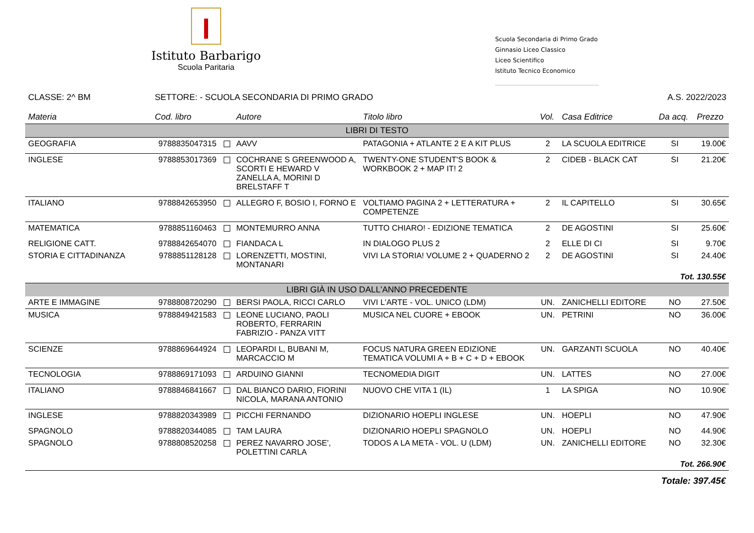Istituto Barbarigo
Scuola Paritaria
Scuola Secondaria di Primo Grado
Ginnasio Liceo Classico
Liceo Scientifico
Istituto Tecnico Economico
CLASSE: 2^ BM SETTORE: - SCUOLA SECONDARIA DI PRIMO GRADO
A.S. 2022/2023
| Materia | Cod. libro | Autore | Titolo libro | Vol. | Casa Editrice | Da acq. | Prezzo |
| --- | --- | --- | --- | --- | --- | --- | --- |
| LIBRI DI TESTO | | | | | | | |
| GEOGRAFIA | 9788835047315 | AAVV | PATAGONIA + ATLANTE 2 E A KIT PLUS | 2 | LA SCUOLA EDITRICE | SI | 19.00€ |
| INGLESE | 9788853017369 | COCHRANE S GREENWOOD A, SCORTI E HEWARD V ZANELLA A, MORINI D BRELSTAFF T | TWENTY-ONE STUDENT'S BOOK & WORKBOOK 2 + MAP IT! 2 | 2 | CIDEB - BLACK CAT | SI | 21.20€ |
| ITALIANO | 9788842653950 | ALLEGRO F, BOSIO I, FORNO E | VOLTIAMO PAGINA 2 + LETTERATURA + COMPETENZE | 2 | IL CAPITELLO | SI | 30.65€ |
| MATEMATICA | 9788851160463 | MONTEMURRO ANNA | TUTTO CHIARO! - EDIZIONE TEMATICA | 2 | DE AGOSTINI | SI | 25.60€ |
| RELIGIONE CATT. | 9788842654070 | FIANDACA L | IN DIALOGO PLUS 2 | 2 | ELLE DI CI | SI | 9.70€ |
| STORIA E CITTADINANZA | 9788851128128 | LORENZETTI, MOSTINI, MONTANARI | VIVI LA STORIA! VOLUME 2 + QUADERNO 2 | 2 | DE AGOSTINI | SI | 24.40€ |
| Tot. 130.55€ | | | | | | | |
| LIBRI GIÀ IN USO DALL'ANNO PRECEDENTE | | | | | | | |
| ARTE E IMMAGINE | 9788808720290 | BERSI PAOLA, RICCI CARLO | VIVI L'ARTE - VOL. UNICO (LDM) | UN. | ZANICHELLI EDITORE | NO | 27.50€ |
| MUSICA | 9788849421583 | LEONE LUCIANO, PAOLI ROBERTO, FERRARIN FABRIZIO - PANZA VITT | MUSICA NEL CUORE + EBOOK | UN. | PETRINI | NO | 36.00€ |
| SCIENZE | 9788869644924 | LEOPARDI L, BUBANI M, MARCACCIO M | FOCUS NATURA GREEN EDIZIONE TEMATICA VOLUMI A + B + C + D + EBOOK | UN. | GARZANTI SCUOLA | NO | 40.40€ |
| TECNOLOGIA | 9788869171093 | ARDUINO GIANNI | TECNOMEDIA DIGIT | UN. | LATTES | NO | 27.00€ |
| ITALIANO | 9788846841667 | DAL BIANCO DARIO, FIORINI NICOLA, MARANA ANTONIO | NUOVO CHE VITA 1 (IL) | 1 | LA SPIGA | NO | 10.90€ |
| INGLESE | 9788820343989 | PICCHI FERNANDO | DIZIONARIO HOEPLI INGLESE | UN. | HOEPLI | NO | 47.90€ |
| SPAGNOLO | 9788820344085 | TAM LAURA | DIZIONARIO HOEPLI SPAGNOLO | UN. | HOEPLI | NO | 44.90€ |
| SPAGNOLO | 9788808520258 | PEREZ NAVARRO JOSE', POLETTINI CARLA | TODOS A LA META - VOL. U (LDM) | UN. | ZANICHELLI EDITORE | NO | 32.30€ |
| Tot. 266.90€ | | | | | | | |
| Totale: 397.45€ | | | | | | | |